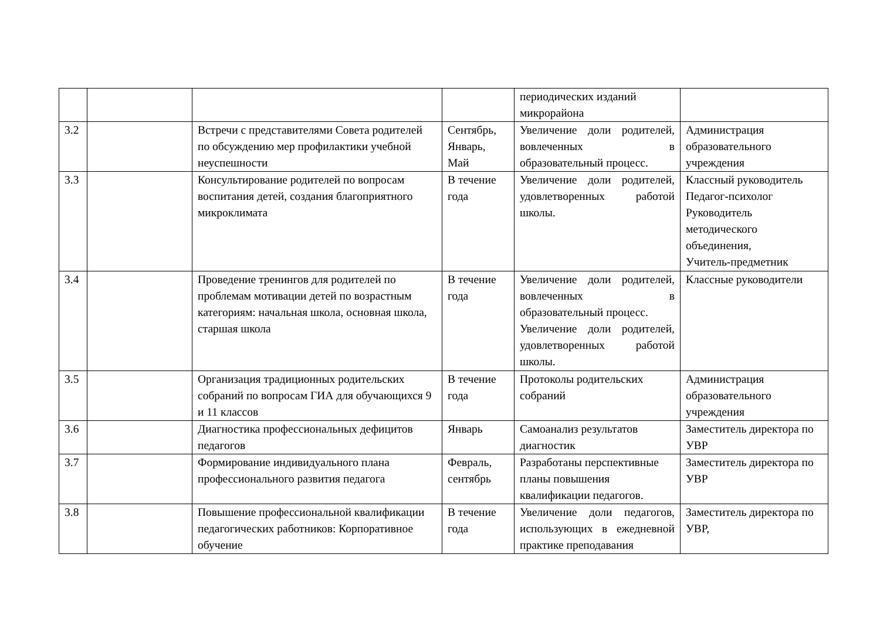| | | | | периодических изданий микрорайона | |
| 3.2 | | Встречи с представителями Совета родителей по обсуждению мер профилактики учебной неуспешности | Сентябрь, Январь, Май | Увеличение доли родителей, вовлеченных в образовательный процесс. | Администрация образовательного учреждения |
| 3.3 | | Консультирование родителей по вопросам воспитания детей, создания благоприятного микроклимата | В течение года | Увеличение доли родителей, удовлетворенных работой школы. | Классный руководитель Педагог-психолог Руководитель методического объединения, Учитель-предметник |
| 3.4 | | Проведение тренингов для родителей по проблемам мотивации детей по возрастным категориям: начальная школа, основная школа, старшая школа | В течение года | Увеличение доли родителей, вовлеченных в образовательный процесс. Увеличение доли родителей, удовлетворенных работой школы. | Классные руководители |
| 3.5 | | Организация традиционных родительских собраний по вопросам ГИА для обучающихся 9 и 11 классов | В течение года | Протоколы родительских собраний | Администрация образовательного учреждения |
| 3.6 | | Диагностика профессиональных дефицитов педагогов | Январь | Самоанализ результатов диагностик | Заместитель директора по УВР |
| 3.7 | | Формирование индивидуального плана профессионального развития педагога | Февраль, сентябрь | Разработаны перспективные планы повышения квалификации педагогов. | Заместитель директора по УВР |
| 3.8 | | Повышение профессиональной квалификации педагогических работников: Корпоративное обучение | В течение года | Увеличение доли педагогов, использующих в ежедневной практике преподавания | Заместитель директора по УВР, |